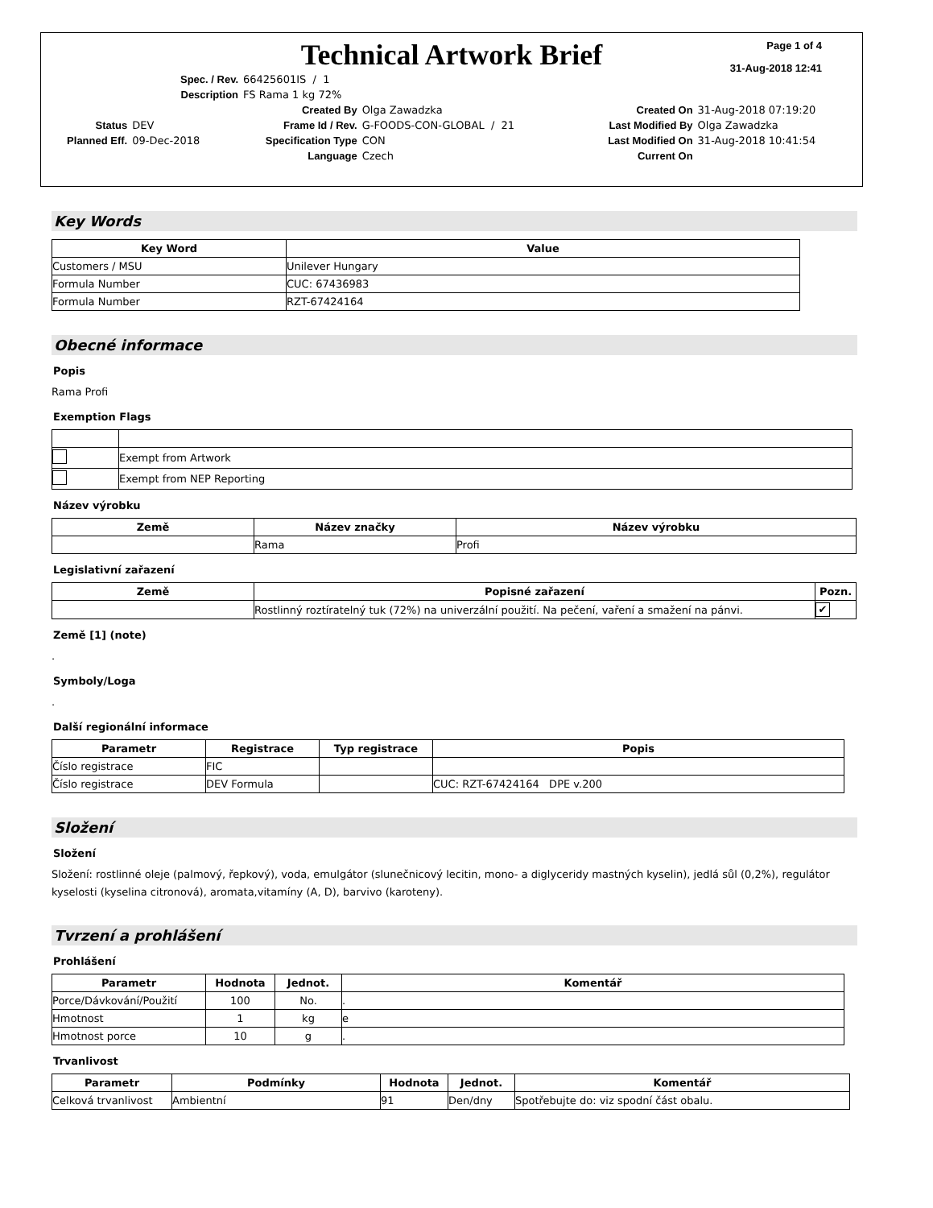Page 1 of 4
31-Aug-2018 12:41
Technical Artwork Brief
| Spec. / Rev. | 66425601IS / 1 |
| Description | FS Rama 1 kg 72% |
| | | Created By | Olga Zawadzka | Created On | 31-Aug-2018 07:19:20 |
| Status | DEV | Frame Id / Rev. | G-FOODS-CON-GLOBAL / 21 | Last Modified By | Olga Zawadzka |
| Planned Eff. | 09-Dec-2018 | Specification Type | CON | Last Modified On | 31-Aug-2018 10:41:54 |
| | | Language | Czech | Current On | |
Key Words
| Key Word | Value |
| --- | --- |
| Customers / MSU | Unilever Hungary |
| Formula Number | CUC: 67436983 |
| Formula Number | RZT-67424164 |
Obecné informace
Popis
Rama Profi
Exemption Flags
| | Exempt from Artwork |
| | Exempt from NEP Reporting |
Název výrobku
| Země | Název značky | Název výrobku |
| --- | --- | --- |
| | Rama | Profi |
Legislativní zařazení
| Země | Popisné zařazení | Pozn. |
| --- | --- | --- |
| | Rostlinný roztíratelný tuk (72%) na univerzální použití. Na pečení, vaření a smažení na pánvi. | ✔ |
Země [1] (note)
.
Symboly/Loga
.
Další regionální informace
| Parametr | Registrace | Typ registrace | Popis |
| --- | --- | --- | --- |
| Číslo registrace | FIC | | |
| Číslo registrace | DEV Formula | | CUC: RZT-67424164 DPE v.200 |
Složení
Složení
Složení: rostlinné oleje (palmový, řepkový), voda, emulgátor (slunečnicový lecitin, mono- a diglyceridy mastných kyselin), jedlá sůl (0,2%), regulátor kyselosti (kyselina citronová), aromata,vitamíny (A, D), barvivo (karoteny).
Tvrzení a prohlášení
Prohlášení
| Parametr | Hodnota | Jednot. | Komentář |
| --- | --- | --- | --- |
| Porce/Dávkování/Použití | 100 | No. | . |
| Hmotnost | 1 | kg | e |
| Hmotnost porce | 10 | g | . |
Trvanlivost
| Parametr | Podmínky | Hodnota | Jednot. | Komentář |
| --- | --- | --- | --- | --- |
| Celková trvanlivost | Ambientní | 91 | Den/dny | Spotřebujte do: viz spodní část obalu. |